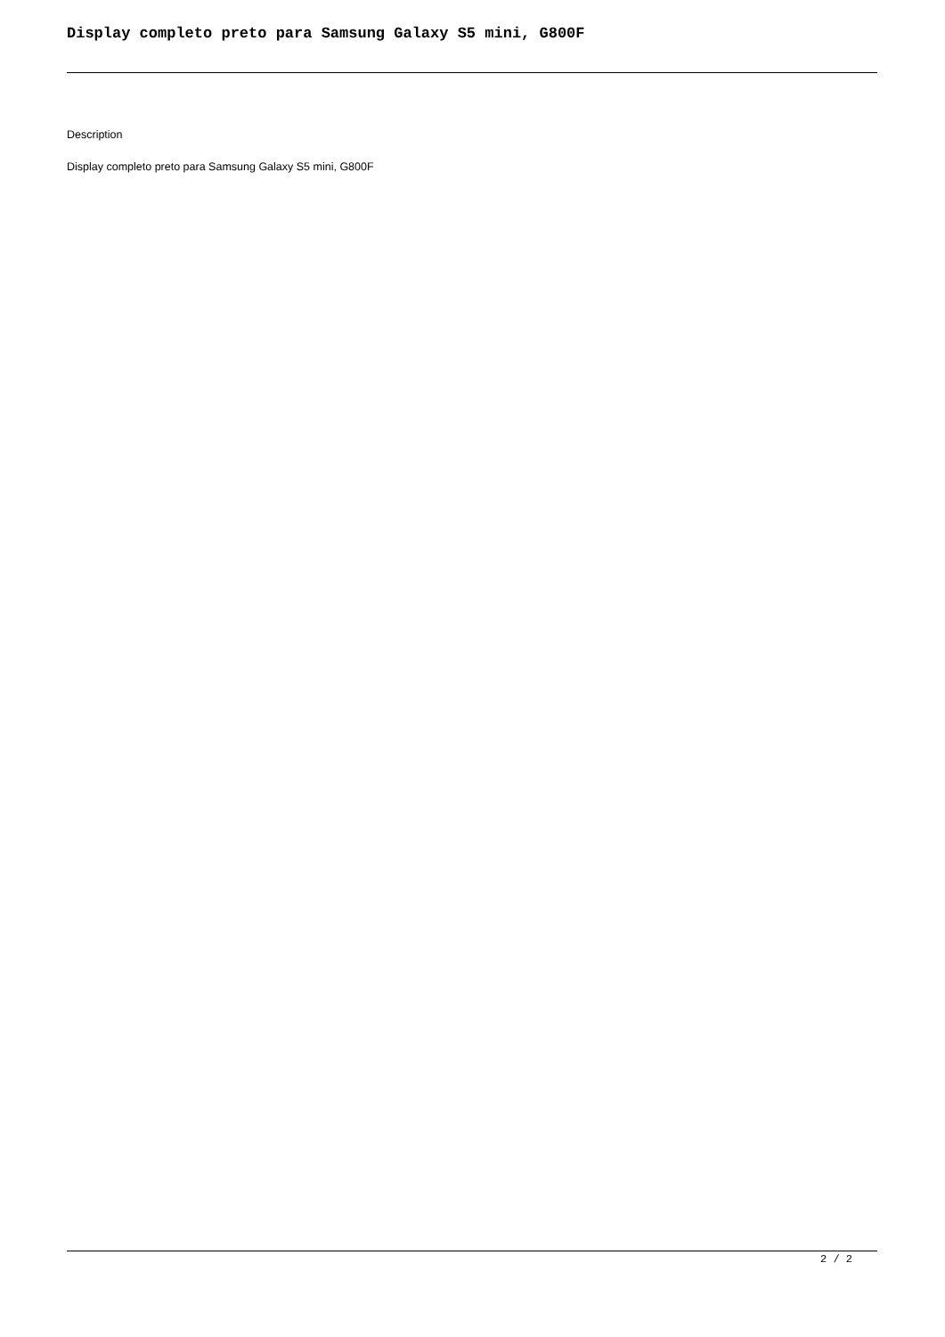Display completo preto para Samsung Galaxy S5 mini, G800F
Description
Display completo preto para Samsung Galaxy S5 mini, G800F
2 / 2